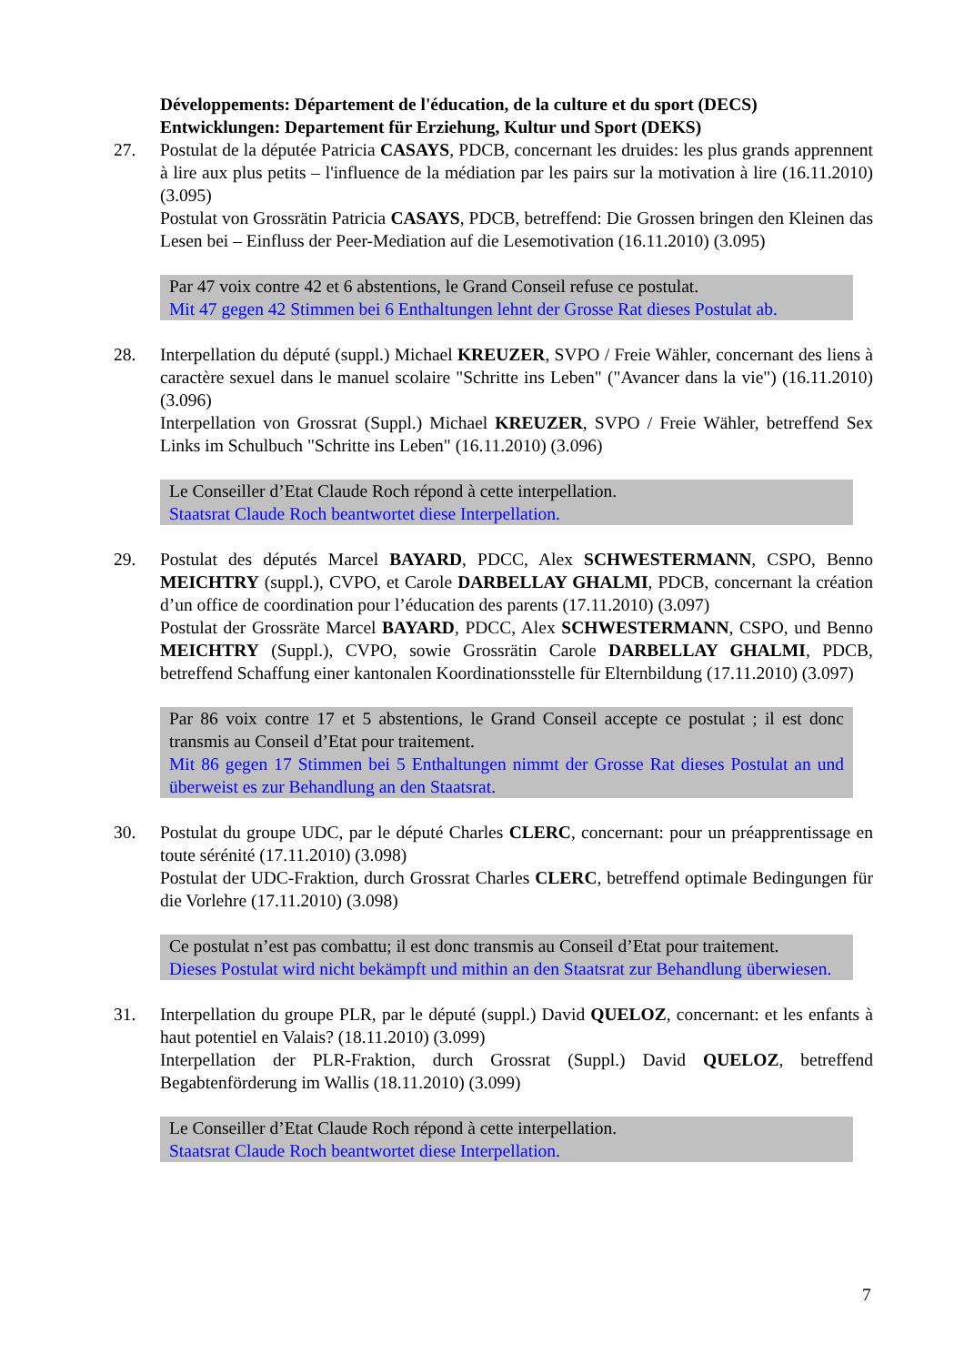Développements: Département de l'éducation, de la culture et du sport (DECS)
Entwicklungen: Departement für Erziehung, Kultur und Sport (DEKS)
27.
Postulat de la députée Patricia CASAYS, PDCB, concernant les druides: les plus grands apprennent à lire aux plus petits – l'influence de la médiation par les pairs sur la motivation à lire (16.11.2010) (3.095)
Postulat von Grossrätin Patricia CASAYS, PDCB, betreffend: Die Grossen bringen den Kleinen das Lesen bei – Einfluss der Peer-Mediation auf die Lesemotivation (16.11.2010) (3.095)
Par 47 voix contre 42 et 6 abstentions, le Grand Conseil refuse ce postulat.
Mit 47 gegen 42 Stimmen bei 6 Enthaltungen lehnt der Grosse Rat dieses Postulat ab.
28.
Interpellation du député (suppl.) Michael KREUZER, SVPO / Freie Wähler, concernant des liens à caractère sexuel dans le manuel scolaire "Schritte ins Leben" ("Avancer dans la vie") (16.11.2010) (3.096)
Interpellation von Grossrat (Suppl.) Michael KREUZER, SVPO / Freie Wähler, betreffend Sex Links im Schulbuch "Schritte ins Leben" (16.11.2010) (3.096)
Le Conseiller d’Etat Claude Roch répond à cette interpellation.
Staatsrat Claude Roch beantwortet diese Interpellation.
29.
Postulat des députés Marcel BAYARD, PDCC, Alex SCHWESTERMANN, CSPO, Benno MEICHTRY (suppl.), CVPO, et Carole DARBELLAY GHALMI, PDCB, concernant la création d’un office de coordination pour l’éducation des parents (17.11.2010) (3.097)
Postulat der Grossräte Marcel BAYARD, PDCC, Alex SCHWESTERMANN, CSPO, und Benno MEICHTRY (Suppl.), CVPO, sowie Grossrätin Carole DARBELLAY GHALMI, PDCB, betreffend Schaffung einer kantonalen Koordinationsstelle für Elternbildung (17.11.2010) (3.097)
Par 86 voix contre 17 et 5 abstentions, le Grand Conseil accepte ce postulat ; il est donc transmis au Conseil d’Etat pour traitement.
Mit 86 gegen 17 Stimmen bei 5 Enthaltungen nimmt der Grosse Rat dieses Postulat an und überweist es zur Behandlung an den Staatsrat.
30.
Postulat du groupe UDC, par le député Charles CLERC, concernant: pour un préapprentissage en toute sérénité (17.11.2010) (3.098)
Postulat der UDC-Fraktion, durch Grossrat Charles CLERC, betreffend optimale Bedingungen für die Vorlehre (17.11.2010) (3.098)
Ce postulat n’est pas combattu; il est donc transmis au Conseil d’Etat pour traitement.
Dieses Postulat wird nicht bekämpft und mithin an den Staatsrat zur Behandlung überwiesen.
31.
Interpellation du groupe PLR, par le député (suppl.) David QUELOZ, concernant: et les enfants à haut potentiel en Valais? (18.11.2010) (3.099)
Interpellation der PLR-Fraktion, durch Grossrat (Suppl.) David QUELOZ, betreffend Begabtenförderung im Wallis (18.11.2010) (3.099)
Le Conseiller d’Etat Claude Roch répond à cette interpellation.
Staatsrat Claude Roch beantwortet diese Interpellation.
7